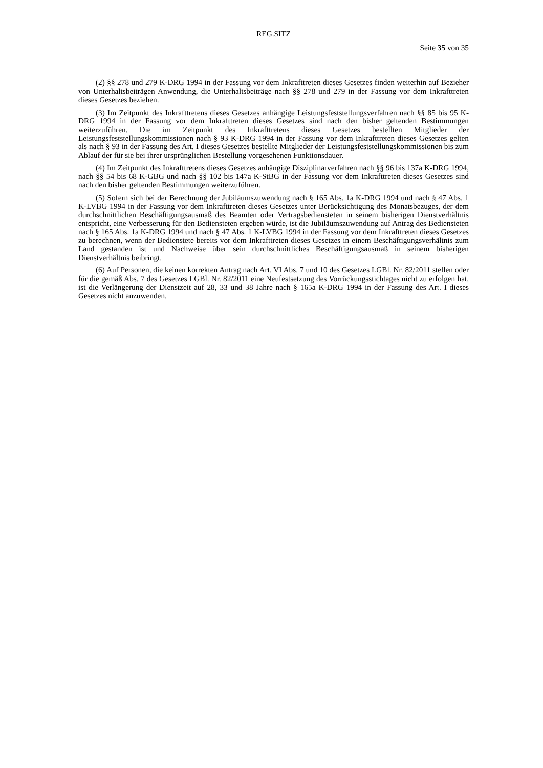REG.SITZ
Seite 35 von 35
(2) §§ 278 und 279 K-DRG 1994 in der Fassung vor dem Inkrafttreten dieses Gesetzes finden weiterhin auf Bezieher von Unterhaltsbeiträgen Anwendung, die Unterhaltsbeiträge nach §§ 278 und 279 in der Fassung vor dem Inkrafttreten dieses Gesetzes beziehen.
(3) Im Zeitpunkt des Inkrafttretens dieses Gesetzes anhängige Leistungsfeststellungsverfahren nach §§ 85 bis 95 K-DRG 1994 in der Fassung vor dem Inkrafttreten dieses Gesetzes sind nach den bisher geltenden Bestimmungen weiterzuführen. Die im Zeitpunkt des Inkrafttretens dieses Gesetzes bestellten Mitglieder der Leistungsfeststellungskommissionen nach § 93 K-DRG 1994 in der Fassung vor dem Inkrafttreten dieses Gesetzes gelten als nach § 93 in der Fassung des Art. I dieses Gesetzes bestellte Mitglieder der Leistungsfeststellungskommissionen bis zum Ablauf der für sie bei ihrer ursprünglichen Bestellung vorgesehenen Funktionsdauer.
(4) Im Zeitpunkt des Inkrafttretens dieses Gesetzes anhängige Disziplinarverfahren nach §§ 96 bis 137a K-DRG 1994, nach §§ 54 bis 68 K-GBG und nach §§ 102 bis 147a K-StBG in der Fassung vor dem Inkrafttreten dieses Gesetzes sind nach den bisher geltenden Bestimmungen weiterzuführen.
(5) Sofern sich bei der Berechnung der Jubiläumszuwendung nach § 165 Abs. 1a K-DRG 1994 und nach § 47 Abs. 1 K-LVBG 1994 in der Fassung vor dem Inkrafttreten dieses Gesetzes unter Berücksichtigung des Monatsbezuges, der dem durchschnittlichen Beschäftigungsausmaß des Beamten oder Vertragsbediensteten in seinem bisherigen Dienstverhältnis entspricht, eine Verbesserung für den Bediensteten ergeben würde, ist die Jubiläumszuwendung auf Antrag des Bediensteten nach § 165 Abs. 1a K-DRG 1994 und nach § 47 Abs. 1 K-LVBG 1994 in der Fassung vor dem Inkrafttreten dieses Gesetzes zu berechnen, wenn der Bedienstete bereits vor dem Inkrafttreten dieses Gesetzes in einem Beschäftigungsverhältnis zum Land gestanden ist und Nachweise über sein durchschnittliches Beschäftigungsausmaß in seinem bisherigen Dienstverhältnis beibringt.
(6) Auf Personen, die keinen korrekten Antrag nach Art. VI Abs. 7 und 10 des Gesetzes LGBl. Nr. 82/2011 stellen oder für die gemäß Abs. 7 des Gesetzes LGBl. Nr. 82/2011 eine Neufestsetzung des Vorrückungsstichtages nicht zu erfolgen hat, ist die Verlängerung der Dienstzeit auf 28, 33 und 38 Jahre nach § 165a K-DRG 1994 in der Fassung des Art. I dieses Gesetzes nicht anzuwenden.